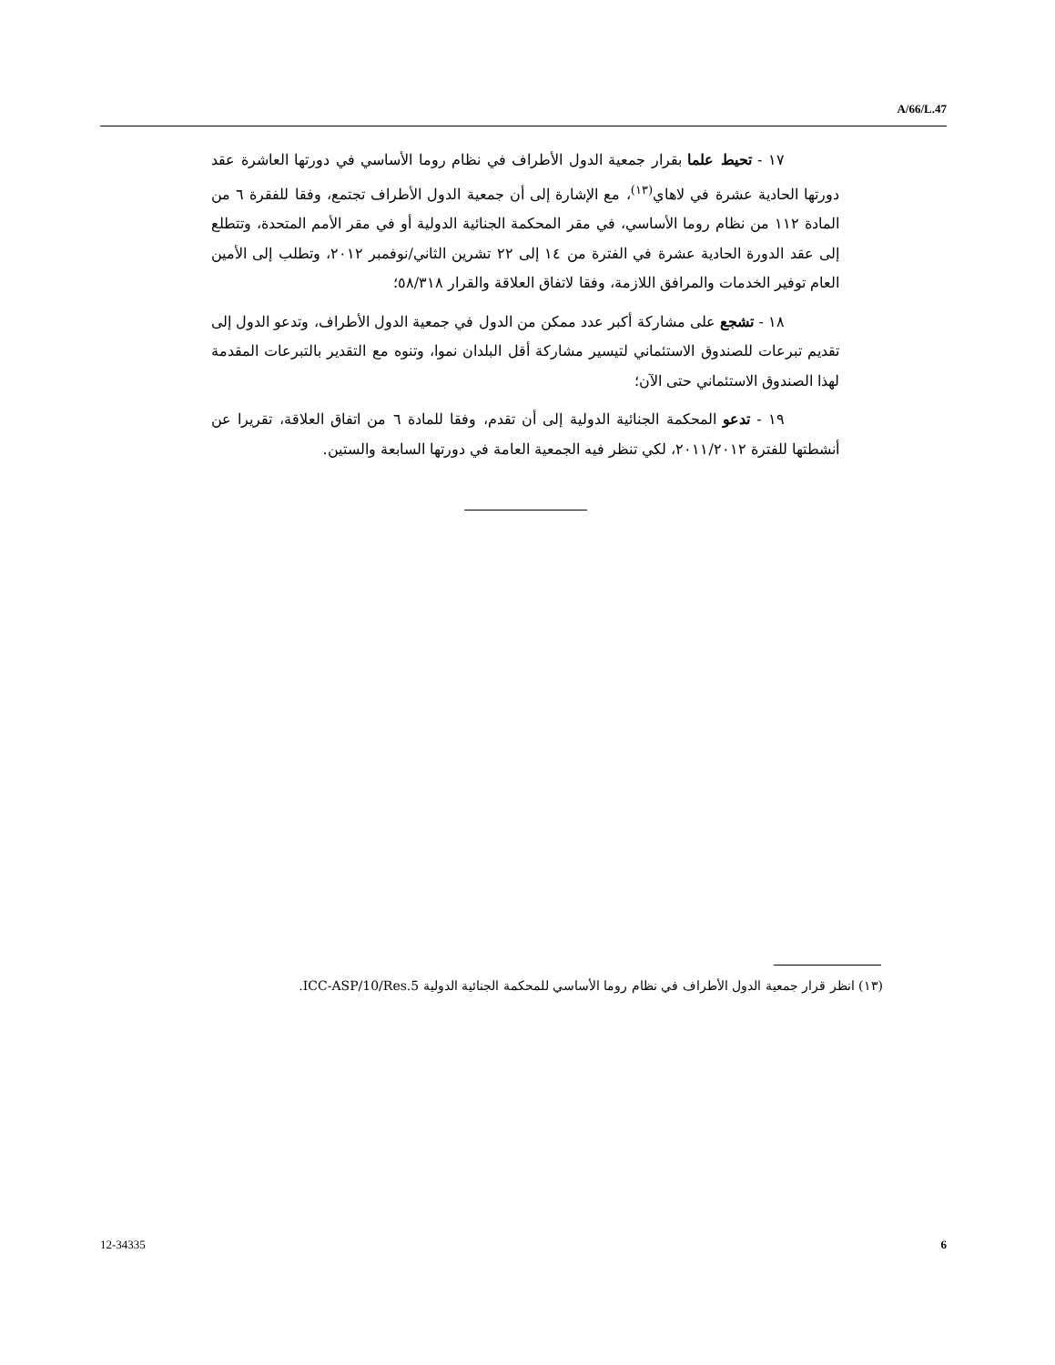A/66/L.47
١٧ - تحيط علما بقرار جمعية الدول الأطراف في نظام روما الأساسي في دورتها العاشرة عقد دورتها الحادية عشرة في لاهاي<sup>(١٣)</sup>، مع الإشارة إلى أن جمعية الدول الأطراف تجتمع، وفقا للفقرة ٦ من المادة ١١٢ من نظام روما الأساسي، في مقر المحكمة الجنائية الدولية أو في مقر الأمم المتحدة، وتتطلع إلى عقد الدورة الحادية عشرة في الفترة من ١٤ إلى ٢٢ تشرين الثاني/نوفمبر ٢٠١٢، وتطلب إلى الأمين العام توفير الخدمات والمرافق اللازمة، وفقا لاتفاق العلاقة والقرار ٥٨/٣١٨؛
١٨ - تشجع على مشاركة أكبر عدد ممكن من الدول في جمعية الدول الأطراف، وتدعو الدول إلى تقديم تبرعات للصندوق الاستئماني لتيسير مشاركة أقل البلدان نموا، وتنوه مع التقدير بالتبرعات المقدمة لهذا الصندوق الاستئماني حتى الآن؛
١٩ - تدعو المحكمة الجنائية الدولية إلى أن تقدم، وفقا للمادة ٦ من اتفاق العلاقة، تقريرا عن أنشطتها للفترة ٢٠١١/٢٠١٢، لكي تنظر فيه الجمعية العامة في دورتها السابعة والستين.
(١٣) انظر قرار جمعية الدول الأطراف في نظام روما الأساسي للمحكمة الجنائية الدولية ICC-ASP/10/Res.5.
12-34335 6